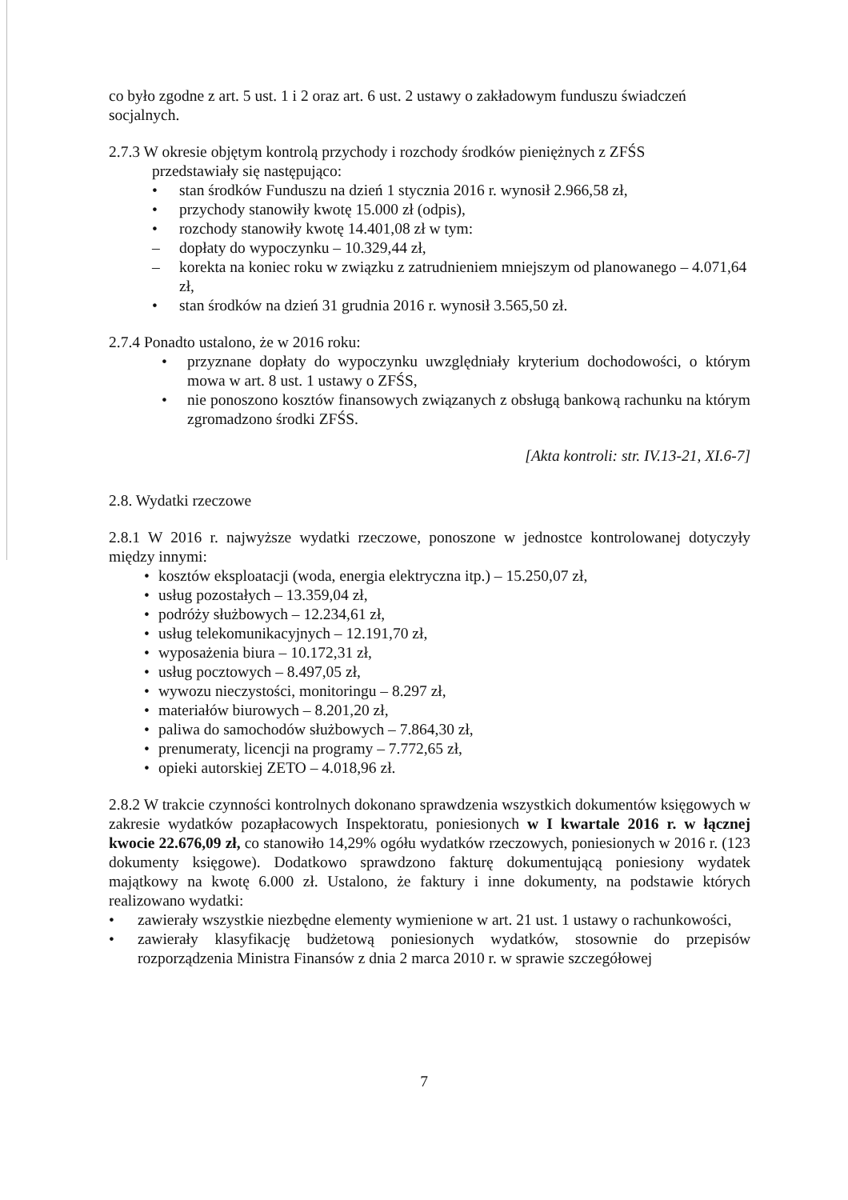co było zgodne z art. 5 ust. 1 i 2 oraz art. 6 ust. 2 ustawy o zakładowym funduszu świadczeń socjalnych.
2.7.3 W okresie objętym kontrolą przychody i rozchody środków pieniężnych z ZFŚS
przedstawiały się następująco:
• stan środków Funduszu na dzień 1 stycznia 2016 r. wynosił 2.966,58 zł,
• przychody stanowiły kwotę 15.000 zł (odpis),
• rozchody stanowiły kwotę 14.401,08 zł w tym:
– dopłaty do wypoczynku – 10.329,44 zł,
– korekta na koniec roku w związku z zatrudnieniem mniejszym od planowanego – 4.071,64 zł,
• stan środków na dzień 31 grudnia 2016 r. wynosił 3.565,50 zł.
2.7.4 Ponadto ustalono, że w 2016 roku:
• przyznane dopłaty do wypoczynku uwzględniały kryterium dochodowości, o którym mowa w art. 8 ust. 1 ustawy o ZFŚS,
• nie ponoszono kosztów finansowych związanych z obsługą bankową rachunku na którym zgromadzono środki ZFŚS.
[Akta kontroli: str. IV.13-21, XI.6-7]
2.8. Wydatki rzeczowe
2.8.1 W 2016 r. najwyższe wydatki rzeczowe, ponoszone w jednostce kontrolowanej dotyczyły między innymi:
• kosztów eksploatacji (woda, energia elektryczna itp.) – 15.250,07 zł,
• usług pozostałych – 13.359,04 zł,
• podróży służbowych – 12.234,61 zł,
• usług telekomunikacyjnych – 12.191,70 zł,
• wyposażenia biura – 10.172,31 zł,
• usług pocztowych – 8.497,05 zł,
• wywozu nieczystości, monitoringu – 8.297 zł,
• materiałów biurowych – 8.201,20 zł,
• paliwa do samochodów służbowych – 7.864,30 zł,
• prenumeraty, licencji na programy – 7.772,65 zł,
• opieki autorskiej ZETO – 4.018,96 zł.
2.8.2 W trakcie czynności kontrolnych dokonano sprawdzenia wszystkich dokumentów księgowych w zakresie wydatków pozapłacowych Inspektoratu, poniesionych w I kwartale 2016 r. w łącznej kwocie 22.676,09 zł, co stanowiło 14,29% ogółu wydatków rzeczowych, poniesionych w 2016 r. (123 dokumenty księgowe). Dodatkowo sprawdzono fakturę dokumentującą poniesiony wydatek majątkowy na kwotę 6.000 zł. Ustalono, że faktury i inne dokumenty, na podstawie których realizowano wydatki:
• zawierały wszystkie niezbędne elementy wymienione w art. 21 ust. 1 ustawy o rachunkowości,
• zawierały klasyfikację budżetową poniesionych wydatków, stosownie do przepisów rozporządzenia Ministra Finansów z dnia 2 marca 2010 r. w sprawie szczegółowej
7